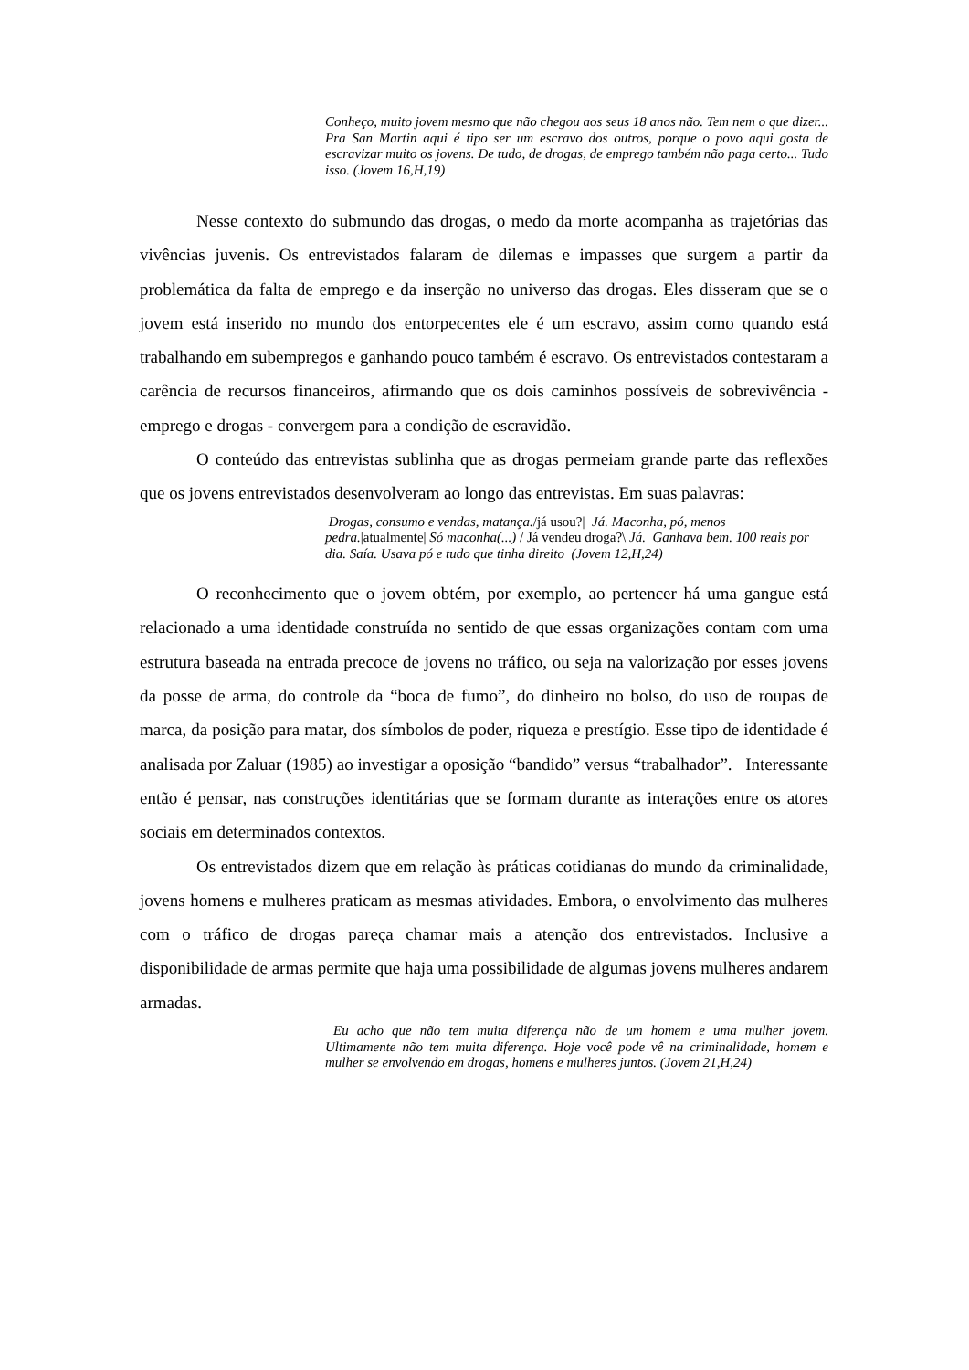Conheço, muito jovem mesmo que não chegou aos seus 18 anos não. Tem nem o que dizer... Pra San Martin aqui é tipo ser um escravo dos outros, porque o povo aqui gosta de escravizar muito os jovens. De tudo, de drogas, de emprego também não paga certo... Tudo isso. (Jovem 16,H,19)
Nesse contexto do submundo das drogas, o medo da morte acompanha as trajetórias das vivências juvenis. Os entrevistados falaram de dilemas e impasses que surgem a partir da problemática da falta de emprego e da inserção no universo das drogas. Eles disseram que se o jovem está inserido no mundo dos entorpecentes ele é um escravo, assim como quando está trabalhando em subempregos e ganhando pouco também é escravo. Os entrevistados contestaram a carência de recursos financeiros, afirmando que os dois caminhos possíveis de sobrevivência - emprego e drogas - convergem para a condição de escravidão.
O conteúdo das entrevistas sublinha que as drogas permeiam grande parte das reflexões que os jovens entrevistados desenvolveram ao longo das entrevistas. Em suas palavras:
Drogas, consumo e vendas, matança./já usou?| Já. Maconha, pó, menos pedra.|atualmente| Só maconha(...) / Já vendeu droga?\ Já. Ganhava bem. 100 reais por dia. Saía. Usava pó e tudo que tinha direito (Jovem 12,H,24)
O reconhecimento que o jovem obtém, por exemplo, ao pertencer há uma gangue está relacionado a uma identidade construída no sentido de que essas organizações contam com uma estrutura baseada na entrada precoce de jovens no tráfico, ou seja na valorização por esses jovens da posse de arma, do controle da “boca de fumo”, do dinheiro no bolso, do uso de roupas de marca, da posição para matar, dos símbolos de poder, riqueza e prestígio. Esse tipo de identidade é analisada por Zaluar (1985) ao investigar a oposição “bandido” versus “trabalhador”. Interessante então é pensar, nas construções identitárias que se formam durante as interações entre os atores sociais em determinados contextos.
Os entrevistados dizem que em relação às práticas cotidianas do mundo da criminalidade, jovens homens e mulheres praticam as mesmas atividades. Embora, o envolvimento das mulheres com o tráfico de drogas pareça chamar mais a atenção dos entrevistados. Inclusive a disponibilidade de armas permite que haja uma possibilidade de algumas jovens mulheres andarem armadas.
Eu acho que não tem muita diferença não de um homem e uma mulher jovem. Ultimamente não tem muita diferença. Hoje você pode vê na criminalidade, homem e mulher se envolvendo em drogas, homens e mulheres juntos. (Jovem 21,H,24)